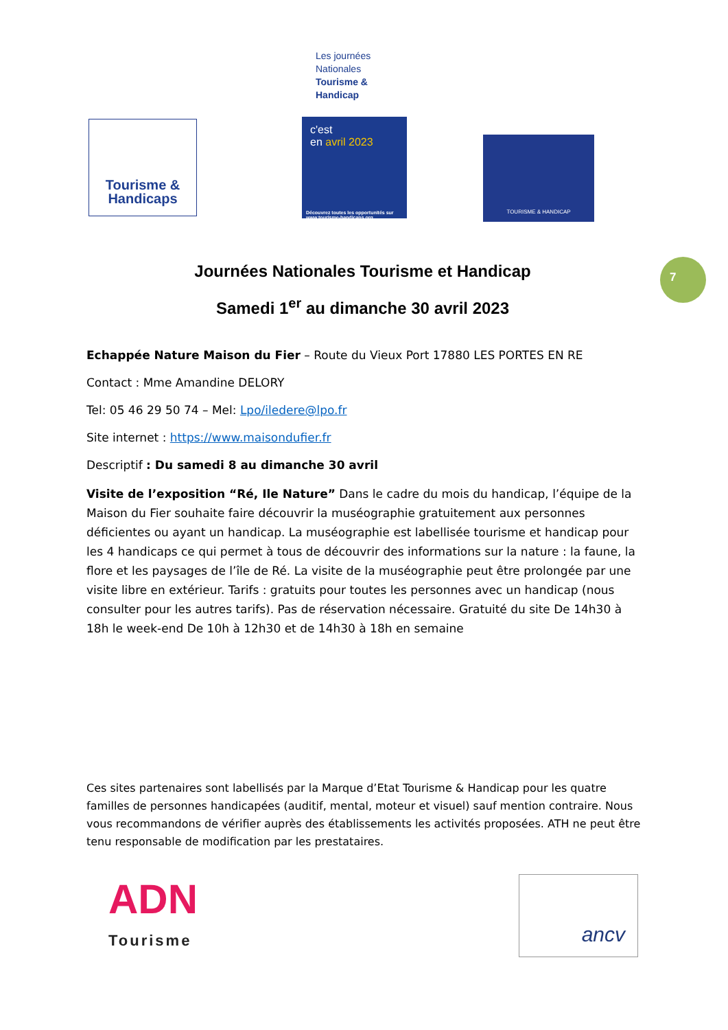Tourisme &
Handicaps
Les journées
Nationales
Tourisme &
Handicap
c'est
en avril 2023
Découvrez toutes les opportunités sur www.tourisme-handicaps.org
TOURISME & HANDICAP
7
Journées Nationales Tourisme et Handicap
Samedi 1<sup>er</sup> au dimanche 30 avril 2023
Echappée Nature Maison du Fier – Route du Vieux Port 17880 LES PORTES EN RE
Contact : Mme Amandine DELORY
Tel: 05 46 29 50 74 – Mel: Lpo/iledere@lpo.fr
Site internet : https://www.maisondufier.fr
Descriptif : Du samedi 8 au dimanche 30 avril
Visite de l’exposition “Ré, Ile Nature” Dans le cadre du mois du handicap, l’équipe de la Maison du Fier souhaite faire découvrir la muséographie gratuitement aux personnes déficientes ou ayant un handicap. La muséographie est labellisée tourisme et handicap pour les 4 handicaps ce qui permet à tous de découvrir des informations sur la nature : la faune, la flore et les paysages de l’île de Ré. La visite de la muséographie peut être prolongée par une visite libre en extérieur. Tarifs : gratuits pour toutes les personnes avec un handicap (nous consulter pour les autres tarifs). Pas de réservation nécessaire. Gratuité du site De 14h30 à 18h le week-end De 10h à 12h30 et de 14h30 à 18h en semaine
Ces sites partenaires sont labellisés par la Marque d’Etat Tourisme & Handicap pour les quatre familles de personnes handicapées (auditif, mental, moteur et visuel) sauf mention contraire. Nous vous recommandons de vérifier auprès des établissements les activités proposées. ATH ne peut être tenu responsable de modification par les prestataires.
ADN
Tourisme
ancv